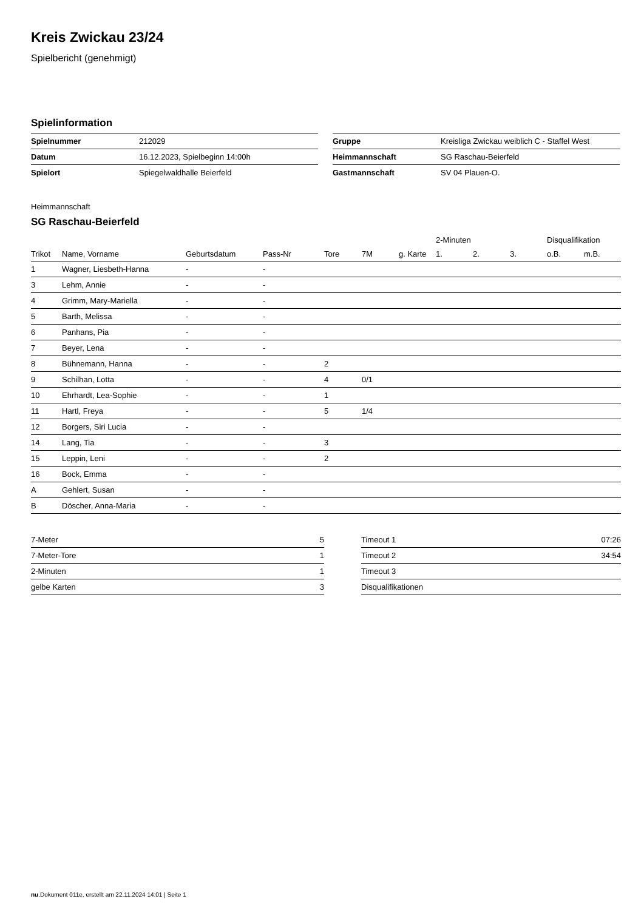Kreis Zwickau 23/24
Spielbericht (genehmigt)
Spielinformation
| Spielnummer | 212029 |
| Datum | 16.12.2023, Spielbeginn 14:00h |
| Spielort | Spiegelwaldhalle Beierfeld |
| Gruppe | Kreisliga Zwickau weiblich C - Staffel West |
| Heimmannschaft | SG Raschau-Beierfeld |
| Gastmannschaft | SV 04 Plauen-O. |
Heimmannschaft
SG Raschau-Beierfeld
| | | | | | | | 2-Minuten | | | Disqualifikation | |
| --- | --- | --- | --- | --- | --- | --- | --- | --- | --- | --- | --- |
| Trikot | Name, Vorname | Geburtsdatum | Pass-Nr | Tore | 7M | g. Karte | 1. | 2. | 3. | o.B. | m.B. |
| 1 | Wagner, Liesbeth-Hanna | - | - | | | | | | | | |
| 3 | Lehm, Annie | - | - | | | | | | | | |
| 4 | Grimm, Mary-Mariella | - | - | | | | | | | | |
| 5 | Barth, Melissa | - | - | | | | | | | | |
| 6 | Panhans, Pia | - | - | | | | | | | | |
| 7 | Beyer, Lena | - | - | | | | | | | | |
| 8 | Bühnemann, Hanna | - | - | 2 | | | | | | | |
| 9 | Schilhan, Lotta | - | - | 4 | 0/1 | | | | | | |
| 10 | Ehrhardt, Lea-Sophie | - | - | 1 | | | | | | | |
| 11 | Hartl, Freya | - | - | 5 | 1/4 | | | | | | |
| 12 | Borgers, Siri Lucia | - | - | | | | | | | | |
| 14 | Lang, Tia | - | - | 3 | | | | | | | |
| 15 | Leppin, Leni | - | - | 2 | | | | | | | |
| 16 | Bock, Emma | - | - | | | | | | | | |
| A | Gehlert, Susan | - | - | | | | | | | | |
| B | Döscher, Anna-Maria | - | - | | | | | | | | |
| 7-Meter | 5 |
| 7-Meter-Tore | 1 |
| 2-Minuten | 1 |
| gelbe Karten | 3 |
| Timeout 1 | 07:26 |
| Timeout 2 | 34:54 |
| Timeout 3 | |
| Disqualifikationen | |
nu.Dokument 011e, erstellt am 22.11.2024 14:01 | Seite 1